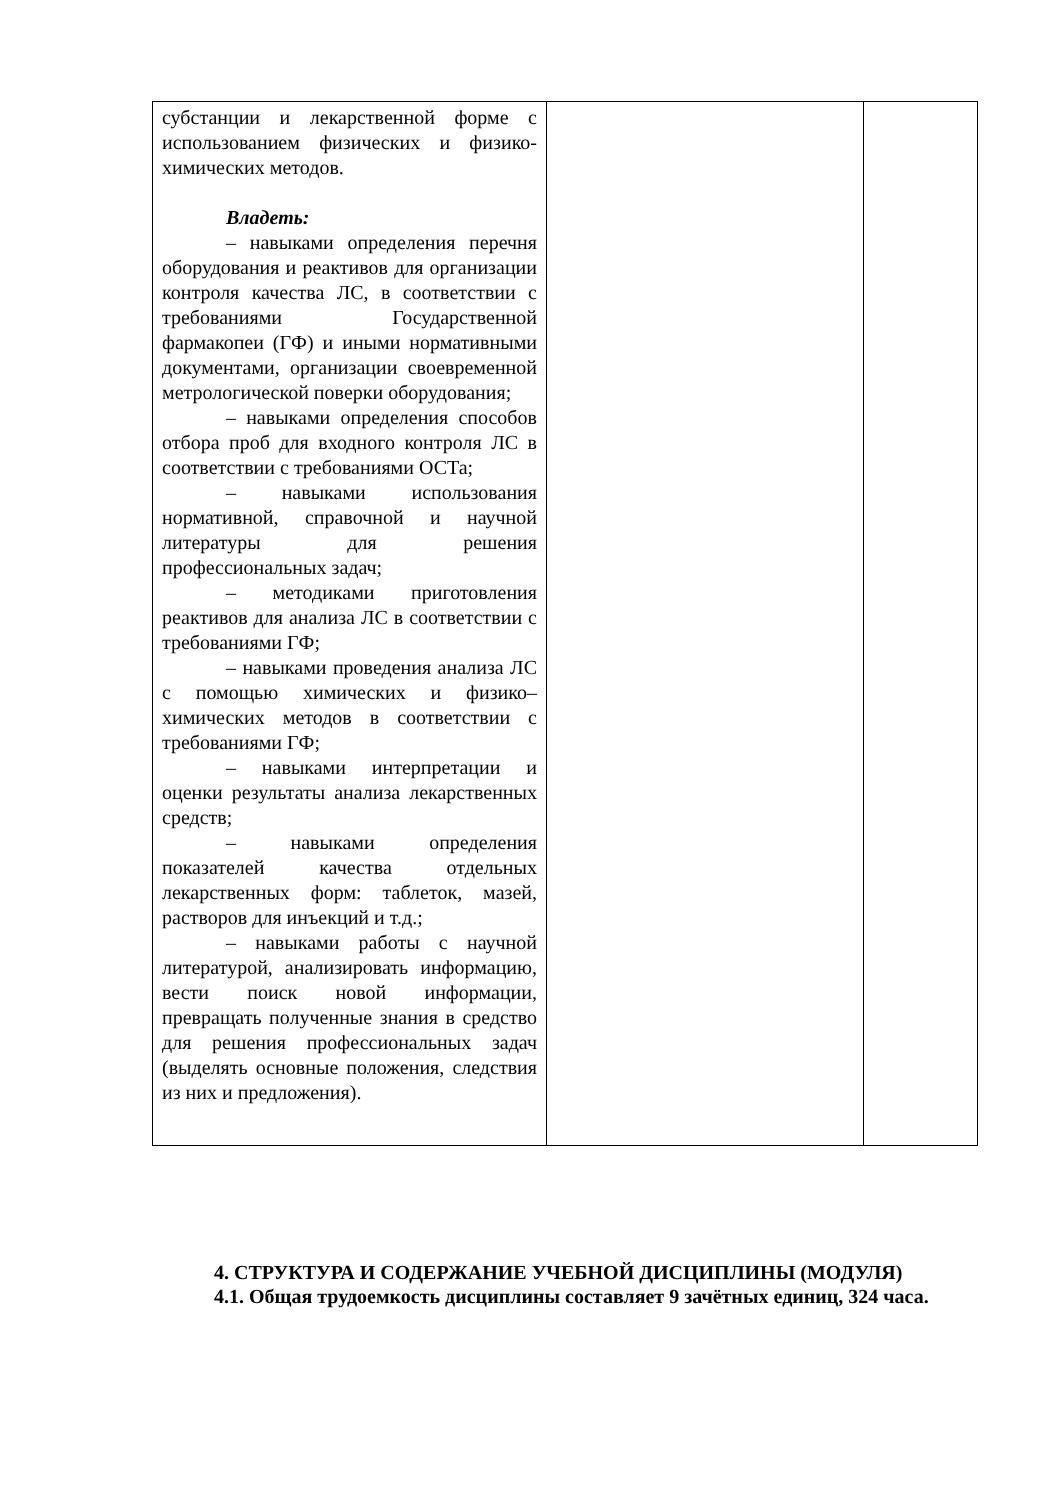| субстанции и лекарственной форме с использованием физических и физико-химических методов. Владеть: – навыками определения перечня оборудования и реактивов для организации контроля качества ЛС, в соответствии с требованиями Государственной фармакопеи (ГФ) и иными нормативными документами, организации своевременной метрологической поверки оборудования; – навыками определения способов отбора проб для входного контроля ЛС в соответствии с требованиями ОСТа; – навыками использования нормативной, справочной и научной литературы для решения профессиональных задач; – методиками приготовления реактивов для анализа ЛС в соответствии с требованиями ГФ; – навыками проведения анализа ЛС с помощью химических и физико–химических методов в соответствии с требованиями ГФ; – навыками интерпретации и оценки результаты анализа лекарственных средств; – навыками определения показателей качества отдельных лекарственных форм: таблеток, мазей, растворов для инъекций и т.д.; – навыками работы с научной литературой, анализировать информацию, вести поиск новой информации, превращать полученные знания в средство для решения профессиональных задач (выделять основные положения, следствия из них и предложения). | | |
4. СТРУКТУРА И СОДЕРЖАНИЕ УЧЕБНОЙ ДИСЦИПЛИНЫ (МОДУЛЯ)
4.1. Общая трудоемкость дисциплины составляет 9 зачётных единиц, 324 часа.